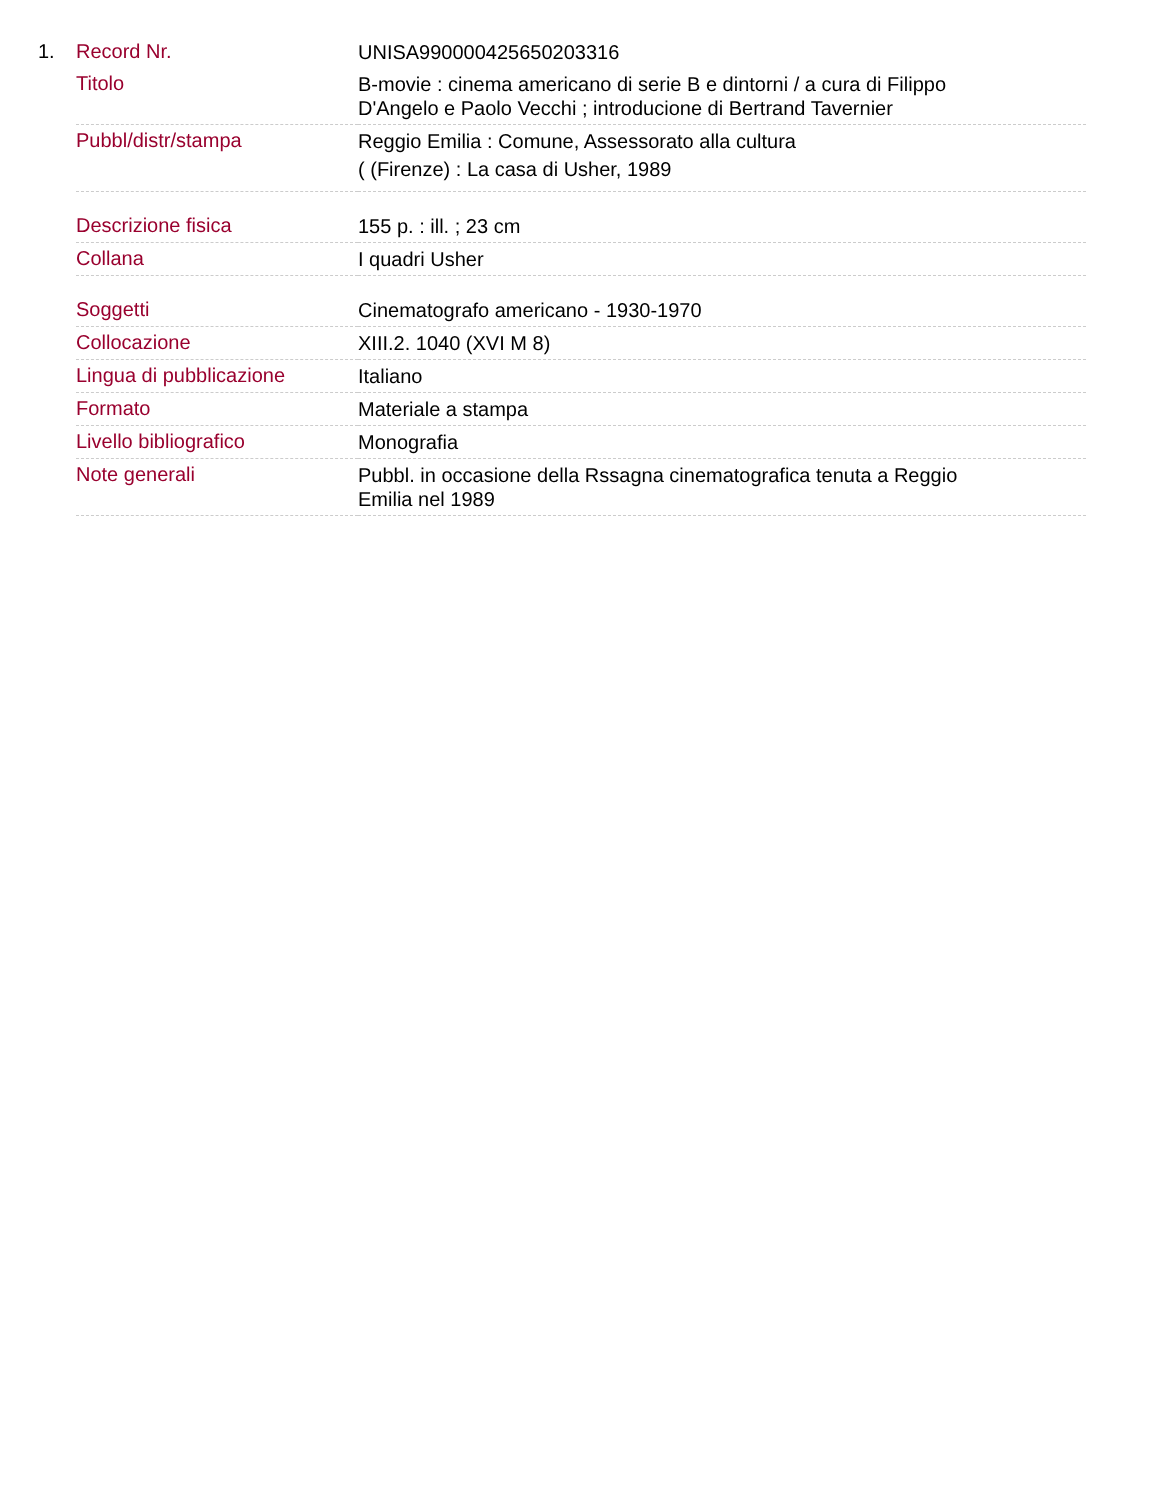1.
| Record Nr. | UNISA990000425650203316 |
| Titolo | B-movie : cinema americano di serie B e dintorni / a cura di Filippo D'Angelo e Paolo Vecchi ; introducione di Bertrand Tavernier |
| Pubbl/distr/stampa | Reggio Emilia : Comune, Assessorato alla cultura ( (Firenze) : La casa di Usher, 1989 |
| Descrizione fisica | 155 p. : ill. ; 23 cm |
| Collana | I quadri Usher |
| Soggetti | Cinematografo americano - 1930-1970 |
| Collocazione | XIII.2. 1040 (XVI M 8) |
| Lingua di pubblicazione | Italiano |
| Formato | Materiale a stampa |
| Livello bibliografico | Monografia |
| Note generali | Pubbl. in occasione della Rssagna cinematografica tenuta a Reggio Emilia nel 1989 |